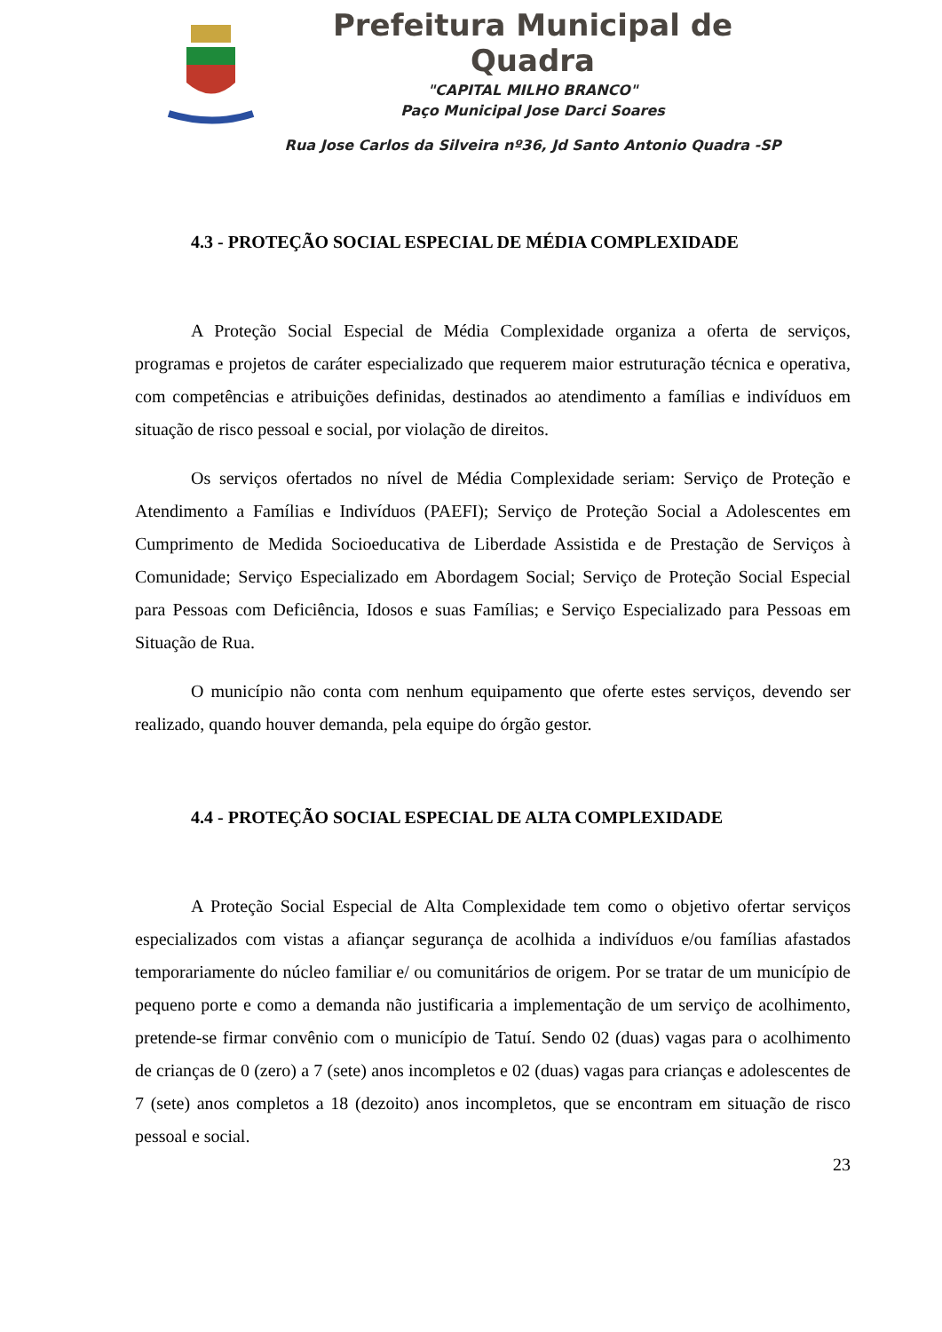Prefeitura Municipal de Quadra
"CAPITAL MILHO BRANCO"
Paço Municipal Jose Darci Soares
Rua Jose Carlos da Silveira nº36, Jd Santo Antonio Quadra -SP
4.3 - PROTEÇÃO SOCIAL ESPECIAL DE MÉDIA COMPLEXIDADE
A Proteção Social Especial de Média Complexidade organiza a oferta de serviços, programas e projetos de caráter especializado que requerem maior estruturação técnica e operativa, com competências e atribuições definidas, destinados ao atendimento a famílias e indivíduos em situação de risco pessoal e social, por violação de direitos.
Os serviços ofertados no nível de Média Complexidade seriam: Serviço de Proteção e Atendimento a Famílias e Indivíduos (PAEFI); Serviço de Proteção Social a Adolescentes em Cumprimento de Medida Socioeducativa de Liberdade Assistida e de Prestação de Serviços à Comunidade; Serviço Especializado em Abordagem Social; Serviço de Proteção Social Especial para Pessoas com Deficiência, Idosos e suas Famílias; e Serviço Especializado para Pessoas em Situação de Rua.
O município não conta com nenhum equipamento que oferte estes serviços, devendo ser realizado, quando houver demanda, pela equipe do órgão gestor.
4.4 - PROTEÇÃO SOCIAL ESPECIAL DE ALTA COMPLEXIDADE
A Proteção Social Especial de Alta Complexidade tem como o objetivo ofertar serviços especializados com vistas a afiançar segurança de acolhida a indivíduos e/ou famílias afastados temporariamente do núcleo familiar e/ ou comunitários de origem. Por se tratar de um município de pequeno porte e como a demanda não justificaria a implementação de um serviço de acolhimento, pretende-se firmar convênio com o município de Tatuí. Sendo 02 (duas) vagas para o acolhimento de crianças de 0 (zero) a 7 (sete) anos incompletos e 02 (duas) vagas para crianças e adolescentes de 7 (sete) anos completos a 18 (dezoito) anos incompletos, que se encontram em situação de risco pessoal e social.
23